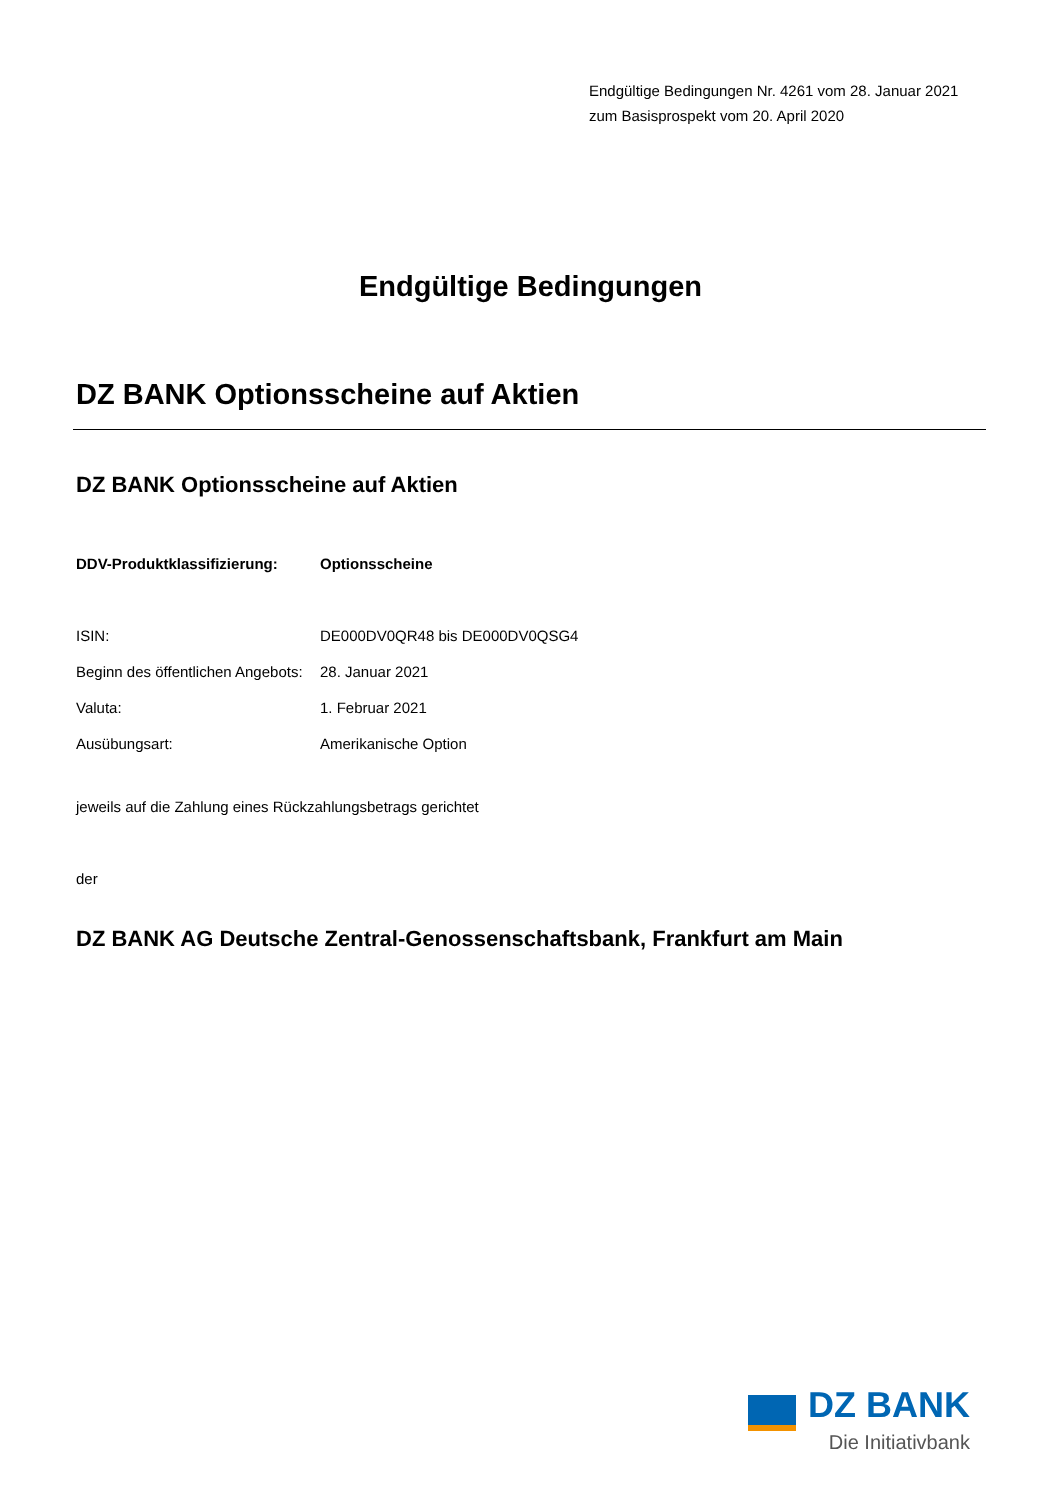Endgültige Bedingungen Nr. 4261 vom 28. Januar 2021
zum Basisprospekt vom 20. April 2020
Endgültige Bedingungen
DZ BANK Optionsscheine auf Aktien
DZ BANK Optionsscheine auf Aktien
| DDV-Produktklassifizierung: | Optionsscheine |
| ISIN: | DE000DV0QR48 bis DE000DV0QSG4 |
| Beginn des öffentlichen Angebots: | 28. Januar 2021 |
| Valuta: | 1. Februar 2021 |
| Ausübungsart: | Amerikanische Option |
jeweils auf die Zahlung eines Rückzahlungsbetrags gerichtet
der
DZ BANK AG Deutsche Zentral-Genossenschaftsbank, Frankfurt am Main
DZ BANK
Die Initiativbank